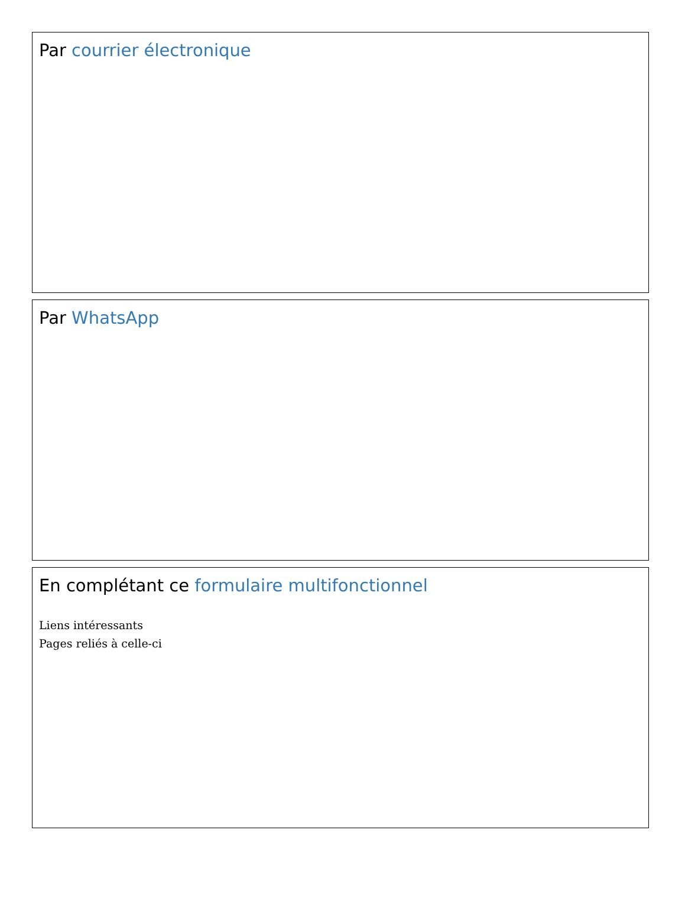Par courrier électronique
Par WhatsApp
En complétant ce formulaire multifonctionnel
Liens intéressants
Pages reliés à celle-ci